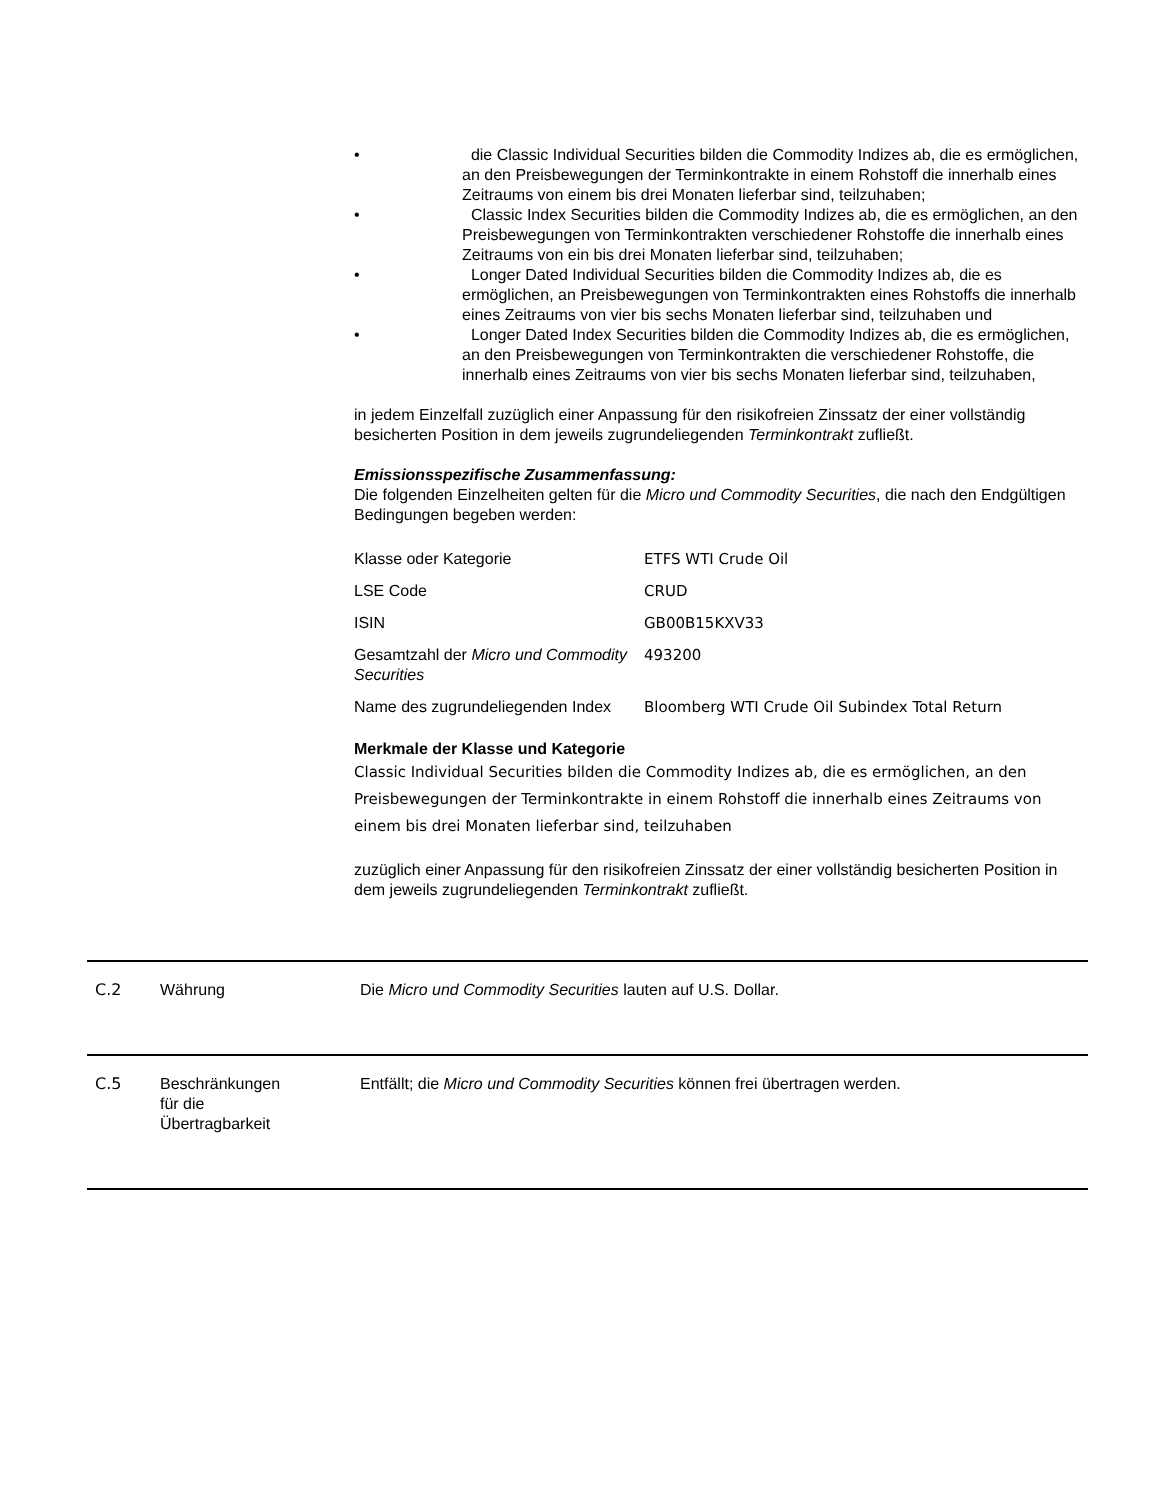• die Classic Individual Securities bilden die Commodity Indizes ab, die es ermöglichen, an den Preisbewegungen der Terminkontrakte in einem Rohstoff die innerhalb eines Zeitraums von einem bis drei Monaten lieferbar sind, teilzuhaben;
• Classic Index Securities bilden die Commodity Indizes ab, die es ermöglichen, an den Preisbewegungen von Terminkontrakten verschiedener Rohstoffe die innerhalb eines Zeitraums von ein bis drei Monaten lieferbar sind, teilzuhaben;
• Longer Dated Individual Securities bilden die Commodity Indizes ab, die es ermöglichen, an Preisbewegungen von Terminkontrakten eines Rohstoffs die innerhalb eines Zeitraums von vier bis sechs Monaten lieferbar sind, teilzuhaben und
• Longer Dated Index Securities bilden die Commodity Indizes ab, die es ermöglichen, an den Preisbewegungen von Terminkontrakten die verschiedener Rohstoffe, die innerhalb eines Zeitraums von vier bis sechs Monaten lieferbar sind, teilzuhaben,
in jedem Einzelfall zuzüglich einer Anpassung für den risikofreien Zinssatz der einer vollständig besicherten Position in dem jeweils zugrundeliegenden Terminkontrakt zufließt.
Emissionsspezifische Zusammenfassung:
Die folgenden Einzelheiten gelten für die Micro und Commodity Securities, die nach den Endgültigen Bedingungen begeben werden:
| Klasse oder Kategorie | ETFS WTI Crude Oil |
| LSE Code | CRUD |
| ISIN | GB00B15KXV33 |
| Gesamtzahl der Micro und Commodity Securities | 493200 |
| Name des zugrundeliegenden Index | Bloomberg WTI Crude Oil Subindex Total Return |
Merkmale der Klasse und Kategorie
Classic Individual Securities bilden die Commodity Indizes ab, die es ermöglichen, an den Preisbewegungen der Terminkontrakte in einem Rohstoff die innerhalb eines Zeitraums von einem bis drei Monaten lieferbar sind, teilzuhaben
zuzüglich einer Anpassung für den risikofreien Zinssatz der einer vollständig besicherten Position in dem jeweils zugrundeliegenden Terminkontrakt zufließt.
C.2 Währung Die Micro und Commodity Securities lauten auf U.S. Dollar.
C.5 Beschränkungen
für die
Übertragbarkeit
Entfällt; die Micro und Commodity Securities können frei übertragen werden.